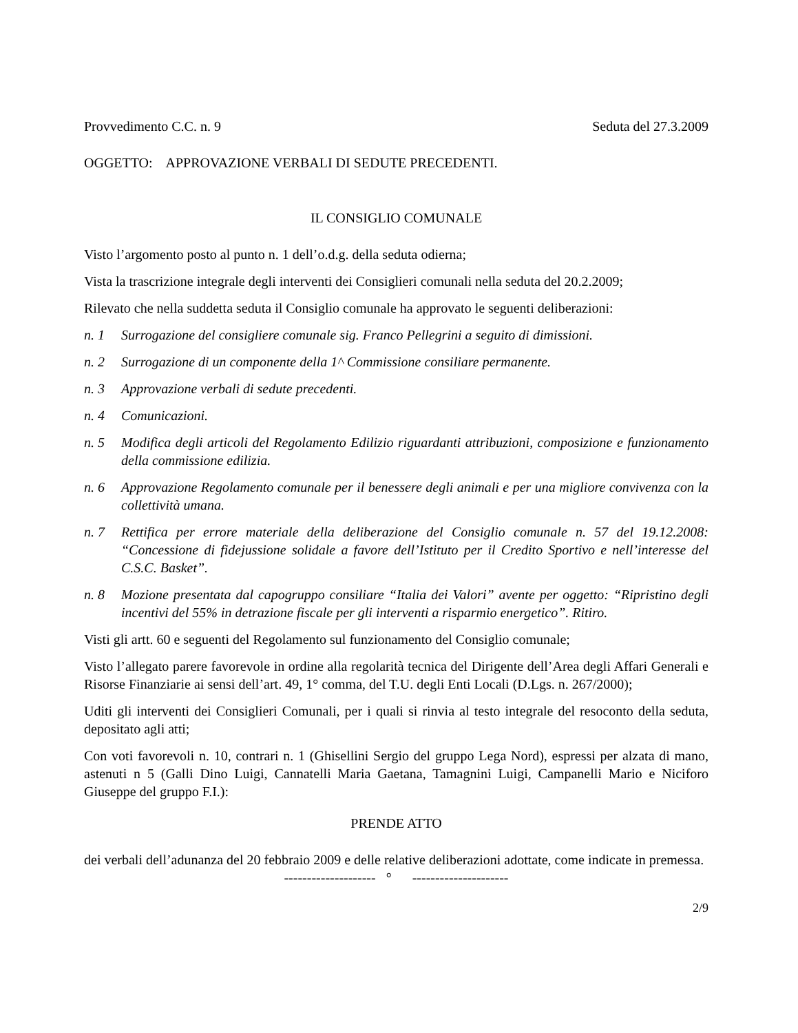Provvedimento C.C. n. 9 Seduta del 27.3.2009
OGGETTO: APPROVAZIONE VERBALI DI SEDUTE PRECEDENTI.
IL CONSIGLIO COMUNALE
Visto l’argomento posto al punto n. 1 dell’o.d.g. della seduta odierna;
Vista la trascrizione integrale degli interventi dei Consiglieri comunali nella seduta del 20.2.2009;
Rilevato che nella suddetta seduta il Consiglio comunale ha approvato le seguenti deliberazioni:
n. 1 Surrogazione del consigliere comunale sig. Franco Pellegrini a seguito di dimissioni.
n. 2 Surrogazione di un componente della 1^ Commissione consiliare permanente.
n. 3 Approvazione verbali di sedute precedenti.
n. 4 Comunicazioni.
n. 5 Modifica degli articoli del Regolamento Edilizio riguardanti attribuzioni, composizione e funzionamento della commissione edilizia.
n. 6 Approvazione Regolamento comunale per il benessere degli animali e per una migliore convivenza con la collettività umana.
n. 7 Rettifica per errore materiale della deliberazione del Consiglio comunale n. 57 del 19.12.2008: “Concessione di fidejussione solidale a favore dell’Istituto per il Credito Sportivo e nell’interesse del C.S.C. Basket”.
n. 8 Mozione presentata dal capogruppo consiliare “Italia dei Valori” avente per oggetto: “Ripristino degli incentivi del 55% in detrazione fiscale per gli interventi a risparmio energetico”. Ritiro.
Visti gli artt. 60 e seguenti del Regolamento sul funzionamento del Consiglio comunale;
Visto l’allegato parere favorevole in ordine alla regolarità tecnica del Dirigente dell’Area degli Affari Generali e Risorse Finanziarie ai sensi dell’art. 49, 1° comma, del T.U. degli Enti Locali (D.Lgs. n. 267/2000);
Uditi gli interventi dei Consiglieri Comunali, per i quali si rinvia al testo integrale del resoconto della seduta, depositato agli atti;
Con voti favorevoli n. 10, contrari n. 1 (Ghisellini Sergio del gruppo Lega Nord), espressi per alzata di mano, astenuti n 5 (Galli Dino Luigi, Cannatelli Maria Gaetana, Tamagnini Luigi, Campanelli Mario e Niciforo Giuseppe del gruppo F.I.):
PRENDE ATTO
dei verbali dell’adunanza del 20 febbraio 2009 e delle relative deliberazioni adottate, come indicate in premessa.
-------------------- ° ---------------------
2/9